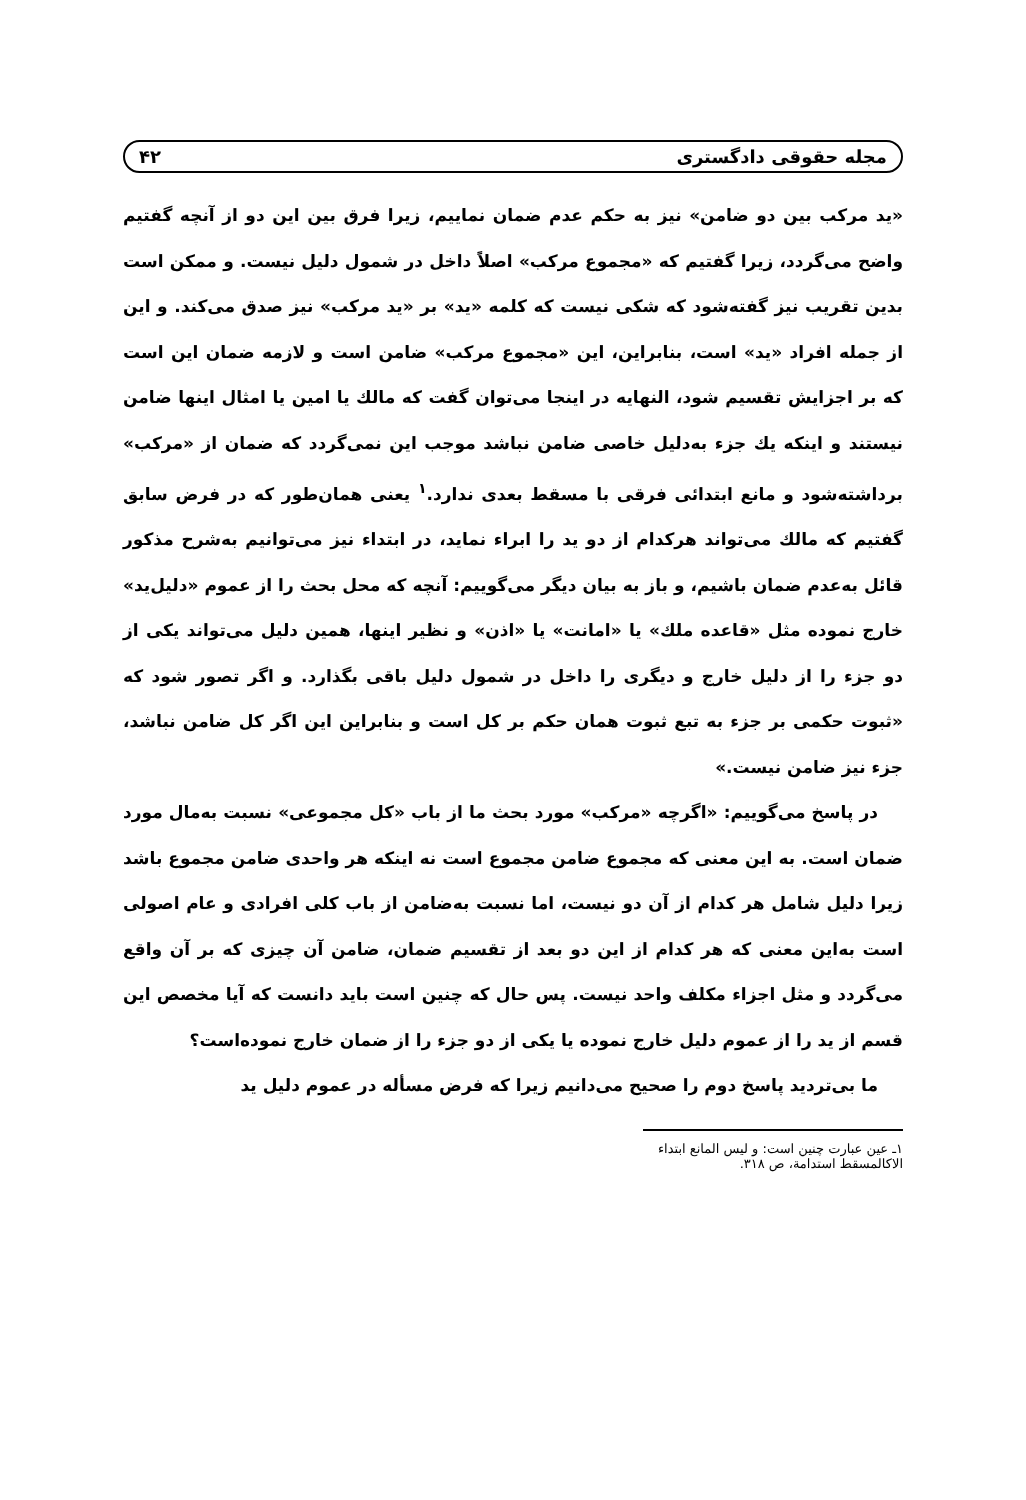مجله حقوقی دادگستری ۴۲
«ید مرکب بین دو ضامن» نیز به حکم عدم ضمان نماییم، زیرا فرق بین این دو از آنچه گفتیم واضح می‌گردد، زیرا گفتیم که «مجموع مرکب» اصلاً داخل در شمول دلیل نیست. و ممکن است بدین تقریب نیز گفته‌شود که شکی نیست که کلمه «ید» بر «ید مرکب» نیز صدق می‌کند. و این از جمله افراد «ید» است، بنابراین، این «مجموع مرکب» ضامن است و لازمه ضمان این است که بر اجزایش تقسیم شود، النهایه در اینجا می‌توان گفت که مالك یا امین یا امثال اینها ضامن نیستند و اینکه یك جزء به‌دلیل خاصی ضامن نباشد موجب این نمی‌گردد که ضمان از «مرکب» برداشته‌شود و مانع ابتدائی فرقی با مسقط بعدی ندارد.<sup>۱</sup> یعنی همان‌طور که در فرض سابق گفتیم که مالك می‌تواند هرکدام از دو ید را ابراء نماید، در ابتداء نیز می‌توانیم به‌شرح مذکور قائل به‌عدم ضمان باشیم، و باز به بیان دیگر می‌گوییم: آنچه که محل بحث را از عموم «دلیل‌ید» خارج نموده مثل «قاعده ملك» یا «امانت» یا «اذن» و نظیر اینها، همین دلیل می‌تواند یکی از دو جزء را از دلیل خارج و دیگری را داخل در شمول دلیل باقی بگذارد. و اگر تصور شود که «ثبوت حکمی بر جزء به تبع ثبوت همان حکم بر کل است و بنابراین این اگر کل ضامن نباشد، جزء نیز ضامن نیست.»
در پاسخ می‌گوییم: «اگرچه «مرکب» مورد بحث ما از باب «کل مجموعی» نسبت به‌مال مورد ضمان است. به این معنی که مجموع ضامن مجموع است نه اینکه هر واحدی ضامن مجموع باشد زیرا دلیل شامل هر کدام از آن دو نیست، اما نسبت به‌ضامن از باب کلی افرادی و عام اصولی است به‌این معنی که هر کدام از این دو بعد از تقسیم ضمان، ضامن آن چیزی که بر آن واقع می‌گردد و مثل اجزاء مکلف واحد نیست. پس حال که چنین است باید دانست که آیا مخصص این قسم از ید را از عموم دلیل خارج نموده یا یکی از دو جزء را از ضمان خارج نموده‌است؟
ما بی‌تردید پاسخ دوم را صحیح می‌دانیم زیرا که فرض مسأله در عموم دلیل ید
۱ـ عین عبارت چنین است: و لیس المانع ابتداء الاکالمسقط استدامة، ص ۳۱۸.